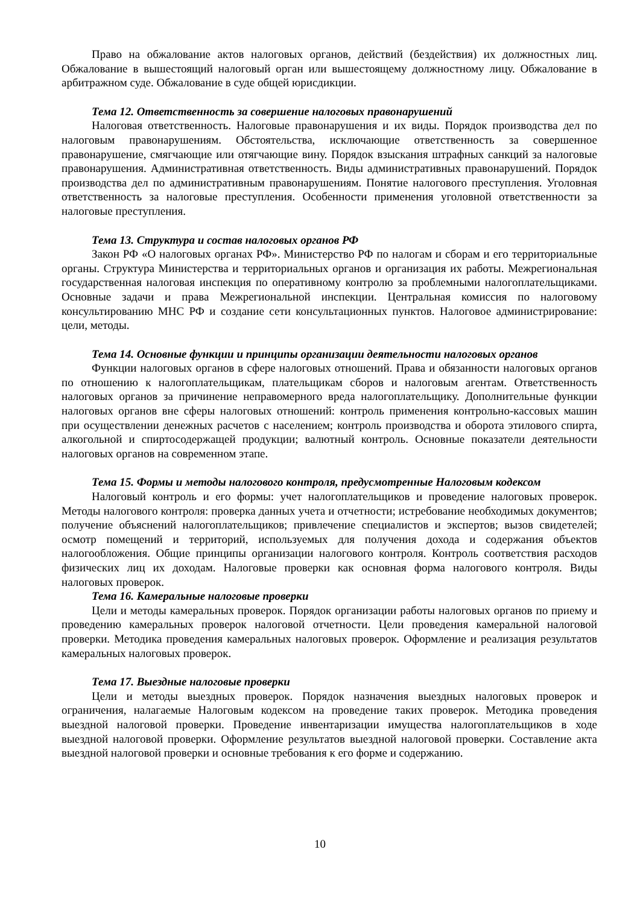Право на обжалование актов налоговых органов, действий (бездействия) их должностных лиц. Обжалование в вышестоящий налоговый орган или вышестоящему должностному лицу. Обжалование в арбитражном суде. Обжалование в суде общей юрисдикции.
Тема 12. Ответственность за совершение налоговых правонарушений
Налоговая ответственность. Налоговые правонарушения и их виды. Порядок производства дел по налоговым правонарушениям. Обстоятельства, исключающие ответственность за совершенное правонарушение, смягчающие или отягчающие вину. Порядок взыскания штрафных санкций за налоговые правонарушения. Административная ответственность. Виды административных правонарушений. Порядок производства дел по административным правонарушениям. Понятие налогового преступления. Уголовная ответственность за налоговые преступления. Особенности применения уголовной ответственности за налоговые преступления.
Тема 13. Структура и состав налоговых органов РФ
Закон РФ «О налоговых органах РФ». Министерство РФ по налогам и сборам и его территориальные органы. Структура Министерства и территориальных органов и организация их работы. Межрегиональная государственная налоговая инспекция по оперативному контролю за проблемными налогоплательщиками. Основные задачи и права Межрегиональной инспекции. Центральная комиссия по налоговому консультированию МНС РФ и создание сети консультационных пунктов. Налоговое администрирование: цели, методы.
Тема 14. Основные функции и принципы организации деятельности налоговых органов
Функции налоговых органов в сфере налоговых отношений. Права и обязанности налоговых органов по отношению к налогоплательщикам, плательщикам сборов и налоговым агентам. Ответственность налоговых органов за причинение неправомерного вреда налогоплательщику. Дополнительные функции налоговых органов вне сферы налоговых отношений: контроль применения контрольно-кассовых машин при осуществлении денежных расчетов с населением; контроль производства и оборота этилового спирта, алкогольной и спиртосодержащей продукции; валютный контроль. Основные показатели деятельности налоговых органов на современном этапе.
Тема 15. Формы и методы налогового контроля, предусмотренные Налоговым кодексом
Налоговый контроль и его формы: учет налогоплательщиков и проведение налоговых проверок. Методы налогового контроля: проверка данных учета и отчетности; истребование необходимых документов; получение объяснений налогоплательщиков; привлечение специалистов и экспертов; вызов свидетелей; осмотр помещений и территорий, используемых для получения дохода и содержания объектов налогообложения. Общие принципы организации налогового контроля. Контроль соответствия расходов физических лиц их доходам. Налоговые проверки как основная форма налогового контроля. Виды налоговых проверок.
Тема 16. Камеральные налоговые проверки
Цели и методы камеральных проверок. Порядок организации работы налоговых органов по приему и проведению камеральных проверок налоговой отчетности. Цели проведения камеральной налоговой проверки. Методика проведения камеральных налоговых проверок. Оформление и реализация результатов камеральных налоговых проверок.
Тема 17. Выездные налоговые проверки
Цели и методы выездных проверок. Порядок назначения выездных налоговых проверок и ограничения, налагаемые Налоговым кодексом на проведение таких проверок. Методика проведения выездной налоговой проверки. Проведение инвентаризации имущества налогоплательщиков в ходе выездной налоговой проверки. Оформление результатов выездной налоговой проверки. Составление акта выездной налоговой проверки и основные требования к его форме и содержанию.
10